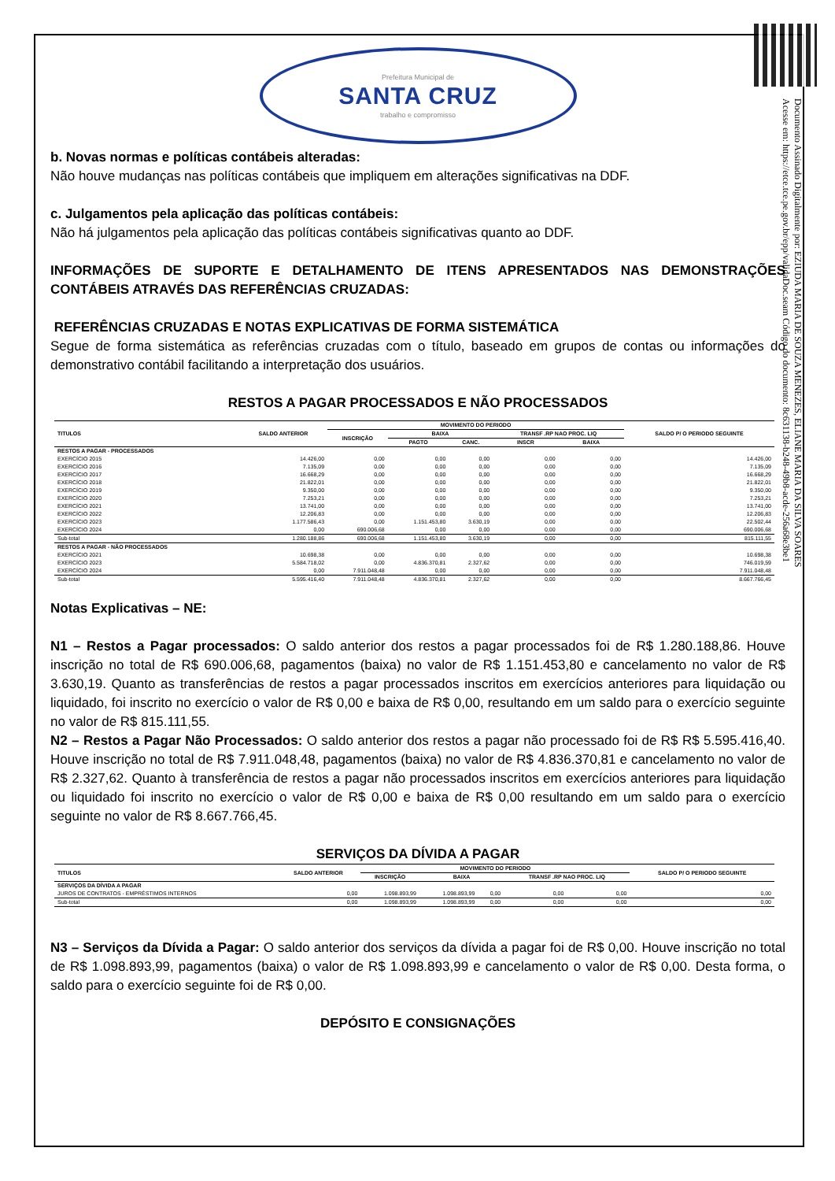Documento Assinado Digitalmente por: EZIUDA MARIA DE SOUZA MENEZES, ELIANE MARIA DA SILVA SOARES
Acesse em: https://etce.tce.pe.gov.br/epp/validaDoc.seam Código do documento: 8c631138-b248-49b8-acde-256a68e3be1
Prefeitura Municipal de
SANTA CRUZ
trabalho e compromisso
b. Novas normas e políticas contábeis alteradas:
Não houve mudanças nas políticas contábeis que impliquem em alterações significativas na DDF.
c. Julgamentos pela aplicação das políticas contábeis:
Não há julgamentos pela aplicação das políticas contábeis significativas quanto ao DDF.
INFORMAÇÕES DE SUPORTE E DETALHAMENTO DE ITENS APRESENTADOS NAS DEMONSTRAÇÕES CONTÁBEIS ATRAVÉS DAS REFERÊNCIAS CRUZADAS:
REFERÊNCIAS CRUZADAS E NOTAS EXPLICATIVAS DE FORMA SISTEMÁTICA
Segue de forma sistemática as referências cruzadas com o título, baseado em grupos de contas ou informações do demonstrativo contábil facilitando a interpretação dos usuários.
RESTOS A PAGAR PROCESSADOS E NÃO PROCESSADOS
| TITULOS | SALDO ANTERIOR | MOVIMENTO DO PERIODO | | | | | SALDO P/ O PERIODO SEGUINTE |
| --- | --- | --- | --- | --- | --- | --- | --- |
| | | INSCRIÇÃO | BAIXA | | TRANSF .RP NAO PROC. LIQ | | |
| | | | PAGTO | CANC. | INSCR | BAIXA | |
| RESTOS A PAGAR - PROCESSADOS | | | | | | | |
| EXERCÍCIO 2015 | 14.426,00 | 0,00 | 0,00 | 0,00 | 0,00 | 0,00 | 14.426,00 |
| EXERCÍCIO 2016 | 7.135,09 | 0,00 | 0,00 | 0,00 | 0,00 | 0,00 | 7.135,09 |
| EXERCÍCIO 2017 | 16.668,29 | 0,00 | 0,00 | 0,00 | 0,00 | 0,00 | 16.668,29 |
| EXERCÍCIO 2018 | 21.822,01 | 0,00 | 0,00 | 0,00 | 0,00 | 0,00 | 21.822,01 |
| EXERCÍCIO 2019 | 9.350,00 | 0,00 | 0,00 | 0,00 | 0,00 | 0,00 | 9.350,00 |
| EXERCÍCIO 2020 | 7.253,21 | 0,00 | 0,00 | 0,00 | 0,00 | 0,00 | 7.253,21 |
| EXERCÍCIO 2021 | 13.741,00 | 0,00 | 0,00 | 0,00 | 0,00 | 0,00 | 13.741,00 |
| EXERCÍCIO 2022 | 12.206,83 | 0,00 | 0,00 | 0,00 | 0,00 | 0,00 | 12.206,83 |
| EXERCÍCIO 2023 | 1.177.586,43 | 0,00 | 1.151.453,80 | 3.630,19 | 0,00 | 0,00 | 22.502,44 |
| EXERCÍCIO 2024 | 0,00 | 690.006,68 | 0,00 | 0,00 | 0,00 | 0,00 | 690.006,68 |
| Sub-total | 1.280.188,86 | 690.006,68 | 1.151.453,80 | 3.630,19 | 0,00 | 0,00 | 815.111,55 |
| RESTOS A PAGAR - NÃO PROCESSADOS | | | | | | | |
| EXERCÍCIO 2021 | 10.698,38 | 0,00 | 0,00 | 0,00 | 0,00 | 0,00 | 10.698,38 |
| EXERCÍCIO 2023 | 5.584.718,02 | 0,00 | 4.836.370,81 | 2.327,62 | 0,00 | 0,00 | 746.019,59 |
| EXERCÍCIO 2024 | 0,00 | 7.911.048,48 | 0,00 | 0,00 | 0,00 | 0,00 | 7.911.048,48 |
| Sub-total | 5.595.416,40 | 7.911.048,48 | 4.836.370,81 | 2.327,62 | 0,00 | 0,00 | 8.667.766,45 |
Notas Explicativas – NE:
N1 – Restos a Pagar processados: O saldo anterior dos restos a pagar processados foi de R$ 1.280.188,86. Houve inscrição no total de R$ 690.006,68, pagamentos (baixa) no valor de R$ 1.151.453,80 e cancelamento no valor de R$ 3.630,19. Quanto as transferências de restos a pagar processados inscritos em exercícios anteriores para liquidação ou liquidado, foi inscrito no exercício o valor de R$ 0,00 e baixa de R$ 0,00, resultando em um saldo para o exercício seguinte no valor de R$ 815.111,55.
N2 – Restos a Pagar Não Processados: O saldo anterior dos restos a pagar não processado foi de R$ R$ 5.595.416,40. Houve inscrição no total de R$ 7.911.048,48, pagamentos (baixa) no valor de R$ 4.836.370,81 e cancelamento no valor de R$ 2.327,62. Quanto à transferência de restos a pagar não processados inscritos em exercícios anteriores para liquidação ou liquidado foi inscrito no exercício o valor de R$ 0,00 e baixa de R$ 0,00 resultando em um saldo para o exercício seguinte no valor de R$ 8.667.766,45.
SERVIÇOS DA DÍVIDA A PAGAR
| TITULOS | SALDO ANTERIOR | MOVIMENTO DO PERIODO | | | | | SALDO P/ O PERIODO SEGUINTE |
| --- | --- | --- | --- | --- | --- | --- | --- |
| | | INSCRIÇÃO | BAIXA | | TRANSF .RP NAO PROC. LIQ | | |
| SERVIÇOS DA DÍVIDA A PAGAR | | | | | | | |
| JUROS DE CONTRATOS - EMPRÉSTIMOS INTERNOS | 0,00 | 1.098.893,99 | 1.098.893,99 | 0,00 | 0,00 | 0,00 | 0,00 |
| Sub-total | 0,00 | 1.098.893,99 | 1.098.893,99 | 0,00 | 0,00 | 0,00 | 0,00 |
N3 – Serviços da Dívida a Pagar: O saldo anterior dos serviços da dívida a pagar foi de R$ 0,00. Houve inscrição no total de R$ 1.098.893,99, pagamentos (baixa) o valor de R$ 1.098.893,99 e cancelamento o valor de R$ 0,00. Desta forma, o saldo para o exercício seguinte foi de R$ 0,00.
DEPÓSITO E CONSIGNAÇÕES